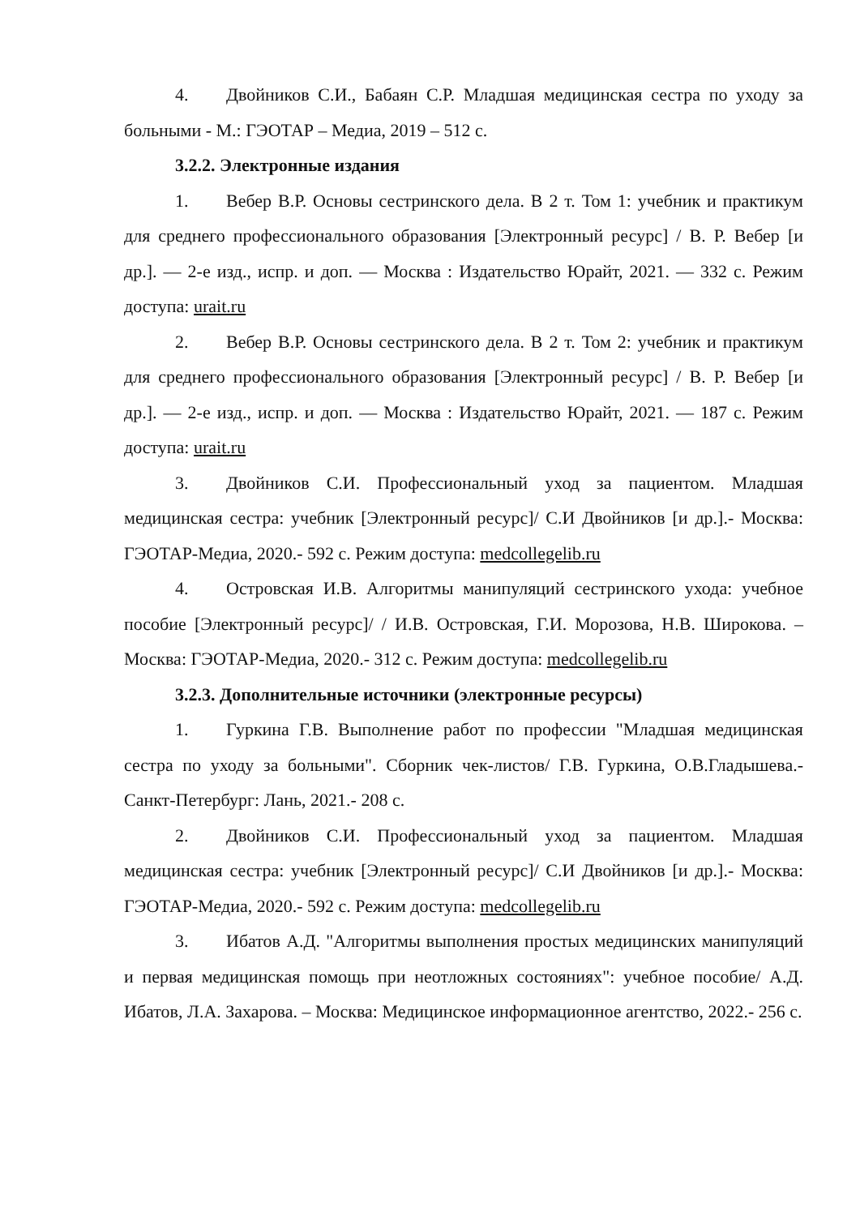4. Двойников С.И., Бабаян С.Р. Младшая медицинская сестра по уходу за больными - М.: ГЭОТАР – Медиа, 2019 – 512 с.
3.2.2. Электронные издания
1. Вебер В.Р. Основы сестринского дела. В 2 т. Том 1: учебник и практикум для среднего профессионального образования [Электронный ресурс] / В. Р. Вебер [и др.]. — 2-е изд., испр. и доп. — Москва : Издательство Юрайт, 2021. — 332 с. Режим доступа: urait.ru
2. Вебер В.Р. Основы сестринского дела. В 2 т. Том 2: учебник и практикум для среднего профессионального образования [Электронный ресурс] / В. Р. Вебер [и др.]. — 2-е изд., испр. и доп. — Москва : Издательство Юрайт, 2021. — 187 с. Режим доступа: urait.ru
3. Двойников С.И. Профессиональный уход за пациентом. Младшая медицинская сестра: учебник [Электронный ресурс]/ С.И Двойников [и др.].- Москва: ГЭОТАР-Медиа, 2020.- 592 с. Режим доступа: medcollegelib.ru
4. Островская И.В. Алгоритмы манипуляций сестринского ухода: учебное пособие [Электронный ресурс]/ / И.В. Островская, Г.И. Морозова, Н.В. Широкова. – Москва: ГЭОТАР-Медиа, 2020.- 312 с. Режим доступа: medcollegelib.ru
3.2.3. Дополнительные источники (электронные ресурсы)
1. Гуркина Г.В. Выполнение работ по профессии "Младшая медицинская сестра по уходу за больными". Сборник чек-листов/ Г.В. Гуркина, О.В.Гладышева.- Санкт-Петербург: Лань, 2021.- 208 с.
2. Двойников С.И. Профессиональный уход за пациентом. Младшая медицинская сестра: учебник [Электронный ресурс]/ С.И Двойников [и др.].- Москва: ГЭОТАР-Медиа, 2020.- 592 с. Режим доступа: medcollegelib.ru
3. Ибатов А.Д. "Алгоритмы выполнения простых медицинских манипуляций и первая медицинская помощь при неотложных состояниях": учебное пособие/ А.Д. Ибатов, Л.А. Захарова. – Москва: Медицинское информационное агентство, 2022.- 256 с.